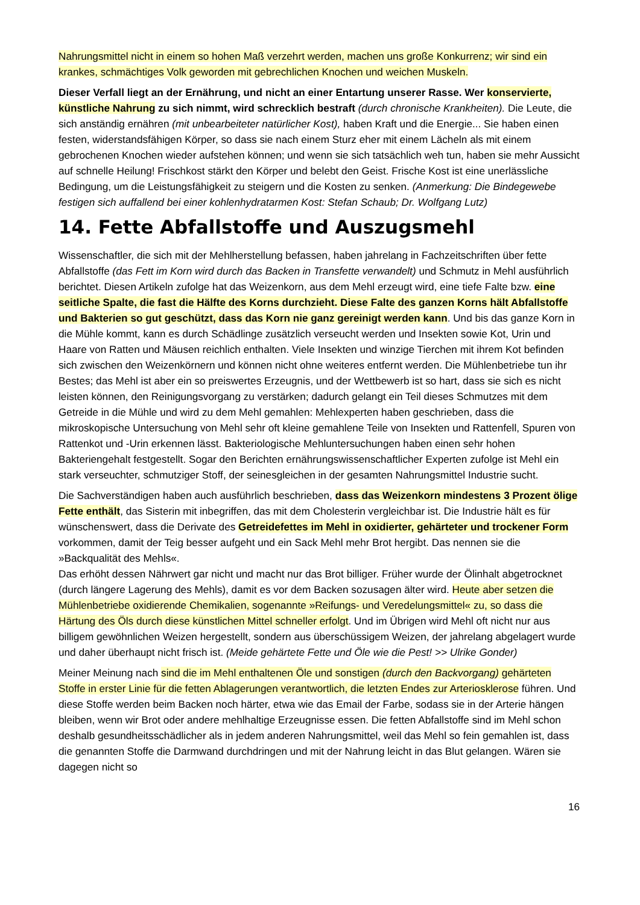Nahrungsmittel nicht in einem so hohen Maß verzehrt werden, machen uns große Konkurrenz; wir sind ein krankes, schmächtiges Volk geworden mit gebrechlichen Knochen und weichen Muskeln.
Dieser Verfall liegt an der Ernährung, und nicht an einer Entartung unserer Rasse. Wer konservierte, künstliche Nahrung zu sich nimmt, wird schrecklich bestraft (durch chronische Krankheiten). Die Leute, die sich anständig ernähren (mit unbearbeiteter natürlicher Kost), haben Kraft und die Energie... Sie haben einen festen, widerstandsfähigen Körper, so dass sie nach einem Sturz eher mit einem Lächeln als mit einem gebrochenen Knochen wieder aufstehen können; und wenn sie sich tatsächlich weh tun, haben sie mehr Aussicht auf schnelle Heilung! Frischkost stärkt den Körper und belebt den Geist. Frische Kost ist eine unerlässliche Bedingung, um die Leistungsfähigkeit zu steigern und die Kosten zu senken. (Anmerkung: Die Bindegewebe festigen sich auffallend bei einer kohlenhydratarmen Kost: Stefan Schaub; Dr. Wolfgang Lutz)
14. Fette Abfallstoffe und Auszugsmehl
Wissenschaftler, die sich mit der Mehlherstellung befassen, haben jahrelang in Fachzeitschriften über fette Abfallstoffe (das Fett im Korn wird durch das Backen in Transfette verwandelt) und Schmutz in Mehl ausführlich berichtet. Diesen Artikeln zufolge hat das Weizenkorn, aus dem Mehl erzeugt wird, eine tiefe Falte bzw. eine seitliche Spalte, die fast die Hälfte des Korns durchzieht. Diese Falte des ganzen Korns hält Abfallstoffe und Bakterien so gut geschützt, dass das Korn nie ganz gereinigt werden kann. Und bis das ganze Korn in die Mühle kommt, kann es durch Schädlinge zusätzlich verseucht werden und Insekten sowie Kot, Urin und Haare von Ratten und Mäusen reichlich enthalten. Viele Insekten und winzige Tierchen mit ihrem Kot befinden sich zwischen den Weizenkörnern und können nicht ohne weiteres entfernt werden. Die Mühlenbetriebe tun ihr Bestes; das Mehl ist aber ein so preiswertes Erzeugnis, und der Wettbewerb ist so hart, dass sie sich es nicht leisten können, den Reinigungsvorgang zu verstärken; dadurch gelangt ein Teil dieses Schmutzes mit dem Getreide in die Mühle und wird zu dem Mehl gemahlen: Mehlexperten haben geschrieben, dass die mikroskopische Untersuchung von Mehl sehr oft kleine gemahlene Teile von Insekten und Rattenfell, Spuren von Rattenkot und -Urin erkennen lässt. Bakteriologische Mehluntersuchungen haben einen sehr hohen Bakteriengehalt festgestellt. Sogar den Berichten ernährungswissenschaftlicher Experten zufolge ist Mehl ein stark verseuchter, schmutziger Stoff, der seinesgleichen in der gesamten Nahrungsmittel Industrie sucht.
Die Sachverständigen haben auch ausführlich beschrieben, dass das Weizenkorn mindestens 3 Prozent ölige Fette enthält, das Sisterin mit inbegriffen, das mit dem Cholesterin vergleichbar ist. Die Industrie hält es für wünschenswert, dass die Derivate des Getreidefettes im Mehl in oxidierter, gehärteter und trockener Form vorkommen, damit der Teig besser aufgeht und ein Sack Mehl mehr Brot hergibt. Das nennen sie die »Backqualität des Mehls«.
Das erhöht dessen Nährwert gar nicht und macht nur das Brot billiger. Früher wurde der Ölinhalt abgetrocknet (durch längere Lagerung des Mehls), damit es vor dem Backen sozusagen älter wird. Heute aber setzen die Mühlenbetriebe oxidierende Chemikalien, sogenannte »Reifungs- und Veredelungsmittel« zu, so dass die Härtung des Öls durch diese künstlichen Mittel schneller erfolgt. Und im Übrigen wird Mehl oft nicht nur aus billigem gewöhnlichen Weizen hergestellt, sondern aus überschüssigem Weizen, der jahrelang abgelagert wurde und daher überhaupt nicht frisch ist. (Meide gehärtete Fette und Öle wie die Pest! >> Ulrike Gonder)
Meiner Meinung nach sind die im Mehl enthaltenen Öle und sonstigen (durch den Backvorgang) gehärteten Stoffe in erster Linie für die fetten Ablagerungen verantwortlich, die letzten Endes zur Arteriosklerose führen. Und diese Stoffe werden beim Backen noch härter, etwa wie das Email der Farbe, sodass sie in der Arterie hängen bleiben, wenn wir Brot oder andere mehlhaltige Erzeugnisse essen. Die fetten Abfallstoffe sind im Mehl schon deshalb gesundheitsschädlicher als in jedem anderen Nahrungsmittel, weil das Mehl so fein gemahlen ist, dass die genannten Stoffe die Darmwand durchdringen und mit der Nahrung leicht in das Blut gelangen. Wären sie dagegen nicht so
16